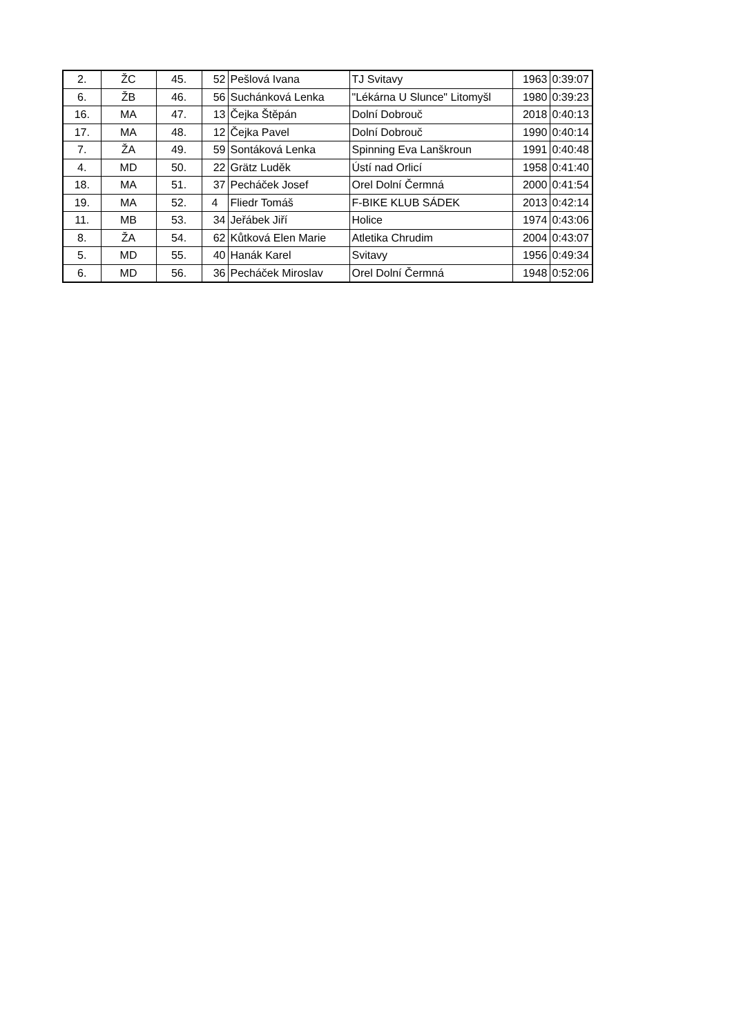| 2. | ŽC | 45. | 52 | Pešlová Ivana | TJ Svitavy | 1963 | 0:39:07 |
| 6. | ŽB | 46. | 56 | Suchánková Lenka | "Lékárna U Slunce" Litomyšl | 1980 | 0:39:23 |
| 16. | MA | 47. | 13 | Čejka Štěpán | Dolní Dobrouč | 2018 | 0:40:13 |
| 17. | MA | 48. | 12 | Čejka Pavel | Dolní Dobrouč | 1990 | 0:40:14 |
| 7. | ŽA | 49. | 59 | Sontáková Lenka | Spinning Eva Lanškroun | 1991 | 0:40:48 |
| 4. | MD | 50. | 22 | Grätz Luděk | Ústí nad Orlicí | 1958 | 0:41:40 |
| 18. | MA | 51. | 37 | Pecháček Josef | Orel Dolní Čermná | 2000 | 0:41:54 |
| 19. | MA | 52. | 4 | Fliedr Tomáš | F-BIKE KLUB SÁDEK | 2013 | 0:42:14 |
| 11. | MB | 53. | 34 | Jeřábek Jiří | Holice | 1974 | 0:43:06 |
| 8. | ŽA | 54. | 62 | Kůtková Elen Marie | Atletika Chrudim | 2004 | 0:43:07 |
| 5. | MD | 55. | 40 | Hanák Karel | Svitavy | 1956 | 0:49:34 |
| 6. | MD | 56. | 36 | Pecháček Miroslav | Orel Dolní Čermná | 1948 | 0:52:06 |